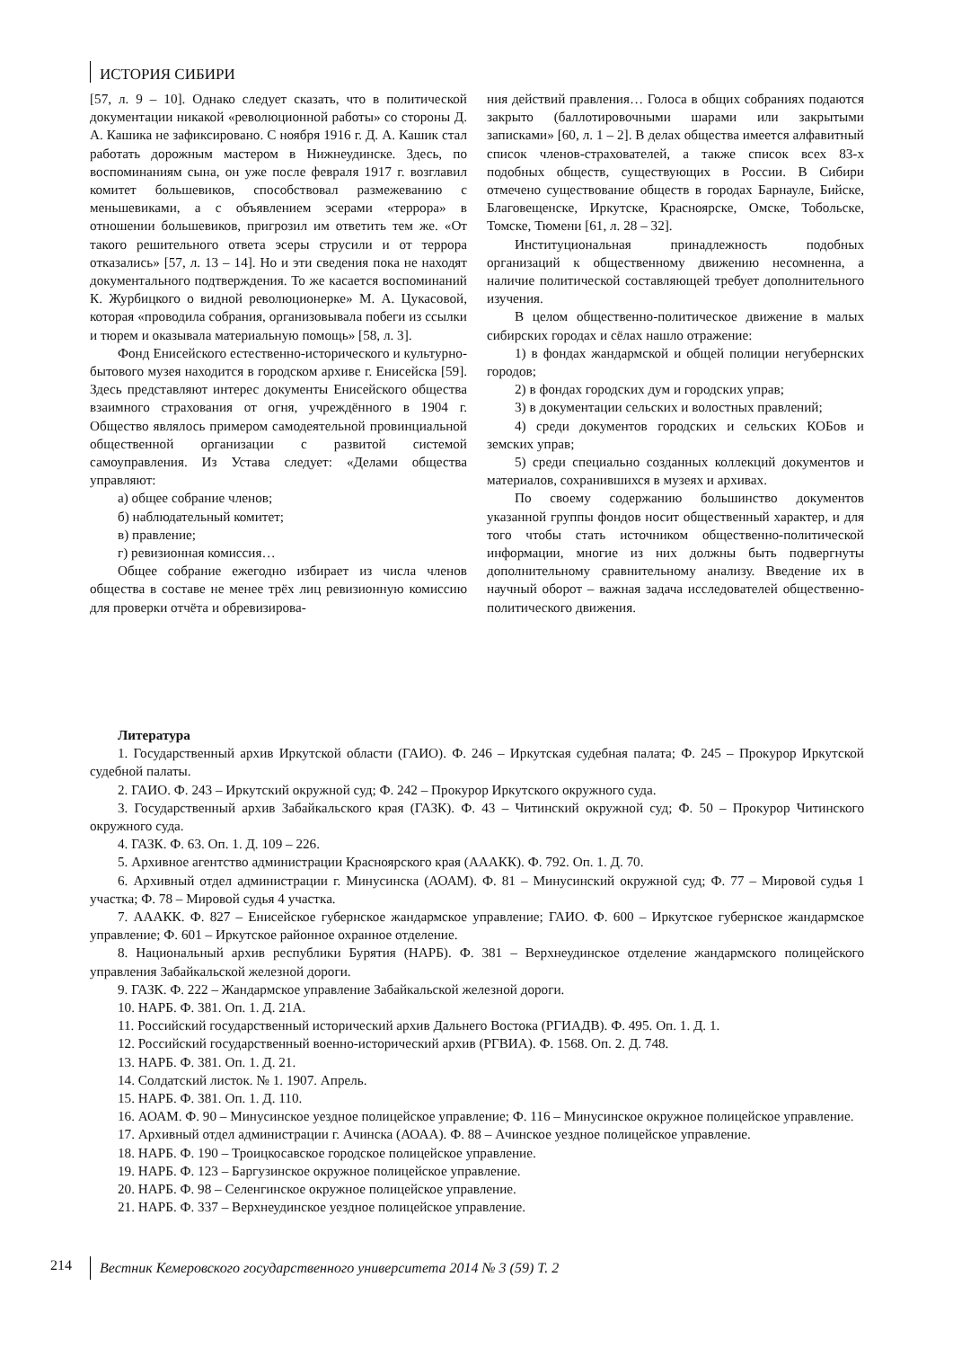ИСТОРИЯ СИБИРИ
[57, л. 9 – 10]. Однако следует сказать, что в политической документации никакой «революционной работы» со стороны Д. А. Кашика не зафиксировано. С ноября 1916 г. Д. А. Кашик стал работать дорожным мастером в Нижнеудинске. Здесь, по воспоминаниям сына, он уже после февраля 1917 г. возглавил комитет большевиков, способствовал размежеванию с меньшевиками, а с объявлением эсерами «террора» в отношении большевиков, пригрозил им ответить тем же. «От такого решительного ответа эсеры струсили и от террора отказались» [57, л. 13 – 14]. Но и эти сведения пока не находят документального подтверждения. То же касается воспоминаний К. Журбицкого о видной революционерке» М. А. Цукасовой, которая «проводила собрания, организовывала побеги из ссылки и тюрем и оказывала материальную помощь» [58, л. 3].
Фонд Енисейского естественно-исторического и культурно-бытового музея находится в городском архиве г. Енисейска [59]. Здесь представляют интерес документы Енисейского общества взаимного страхования от огня, учреждённого в 1904 г. Общество являлось примером самодеятельной провинциальной общественной организации с развитой системой самоуправления. Из Устава следует: «Делами общества управляют:
а) общее собрание членов;
б) наблюдательный комитет;
в) правление;
г) ревизионная комиссия…
Общее собрание ежегодно избирает из числа членов общества в составе не менее трёх лиц ревизионную комиссию для проверки отчёта и обревизирова-
ния действий правления… Голоса в общих собраниях подаются закрыто (баллотировочными шарами или закрытыми записками» [60, л. 1 – 2]. В делах общества имеется алфавитный список членов-страхователей, а также список всех 83-х подобных обществ, существующих в России. В Сибири отмечено существование обществ в городах Барнауле, Бийске, Благовещенске, Иркутске, Красноярске, Омске, Тобольске, Томске, Тюмени [61, л. 28 – 32].
Институциональная принадлежность подобных организаций к общественному движению несомненна, а наличие политической составляющей требует дополнительного изучения.
В целом общественно-политическое движение в малых сибирских городах и сёлах нашло отражение:
1) в фондах жандармской и общей полиции негубернских городов;
2) в фондах городских дум и городских управ;
3) в документации сельских и волостных правлений;
4) среди документов городских и сельских КОБов и земских управ;
5) среди специально созданных коллекций документов и материалов, сохранившихся в музеях и архивах.
По своему содержанию большинство документов указанной группы фондов носит общественный характер, и для того чтобы стать источником общественно-политической информации, многие из них должны быть подвергнуты дополнительному сравнительному анализу. Введение их в научный оборот – важная задача исследователей общественно-политического движения.
Литература
1. Государственный архив Иркутской области (ГАИО). Ф. 246 – Иркутская судебная палата; Ф. 245 – Прокурор Иркутской судебной палаты.
2. ГАИО. Ф. 243 – Иркутский окружной суд; Ф. 242 – Прокурор Иркутского окружного суда.
3. Государственный архив Забайкальского края (ГАЗК). Ф. 43 – Читинский окружной суд; Ф. 50 – Прокурор Читинского окружного суда.
4. ГАЗК. Ф. 63. Оп. 1. Д. 109 – 226.
5. Архивное агентство администрации Красноярского края (АААКК). Ф. 792. Оп. 1. Д. 70.
6. Архивный отдел администрации г. Минусинска (АОАМ). Ф. 81 – Минусинский окружной суд; Ф. 77 – Мировой судья 1 участка; Ф. 78 – Мировой судья 4 участка.
7. АААКК. Ф. 827 – Енисейское губернское жандармское управление; ГАИО. Ф. 600 – Иркутское губернское жандармское управление; Ф. 601 – Иркутское районное охранное отделение.
8. Национальный архив республики Бурятия (НАРБ). Ф. 381 – Верхнеудинское отделение жандармского полицейского управления Забайкальской железной дороги.
9. ГАЗК. Ф. 222 – Жандармское управление Забайкальской железной дороги.
10. НАРБ. Ф. 381. Оп. 1. Д. 21А.
11. Российский государственный исторический архив Дальнего Востока (РГИАДВ). Ф. 495. Оп. 1. Д. 1.
12. Российский государственный военно-исторический архив (РГВИА). Ф. 1568. Оп. 2. Д. 748.
13. НАРБ. Ф. 381. Оп. 1. Д. 21.
14. Солдатский листок. № 1. 1907. Апрель.
15. НАРБ. Ф. 381. Оп. 1. Д. 110.
16. АОАМ. Ф. 90 – Минусинское уездное полицейское управление; Ф. 116 – Минусинское окружное полицейское управление.
17. Архивный отдел администрации г. Ачинска (АОАА). Ф. 88 – Ачинское уездное полицейское управление.
18. НАРБ. Ф. 190 – Троицкосавское городское полицейское управление.
19. НАРБ. Ф. 123 – Баргузинское окружное полицейское управление.
20. НАРБ. Ф. 98 – Селенгинское окружное полицейское управление.
21. НАРБ. Ф. 337 – Верхнеудинское уездное полицейское управление.
214 Вестник Кемеровского государственного университета 2014 № 3 (59) Т. 2